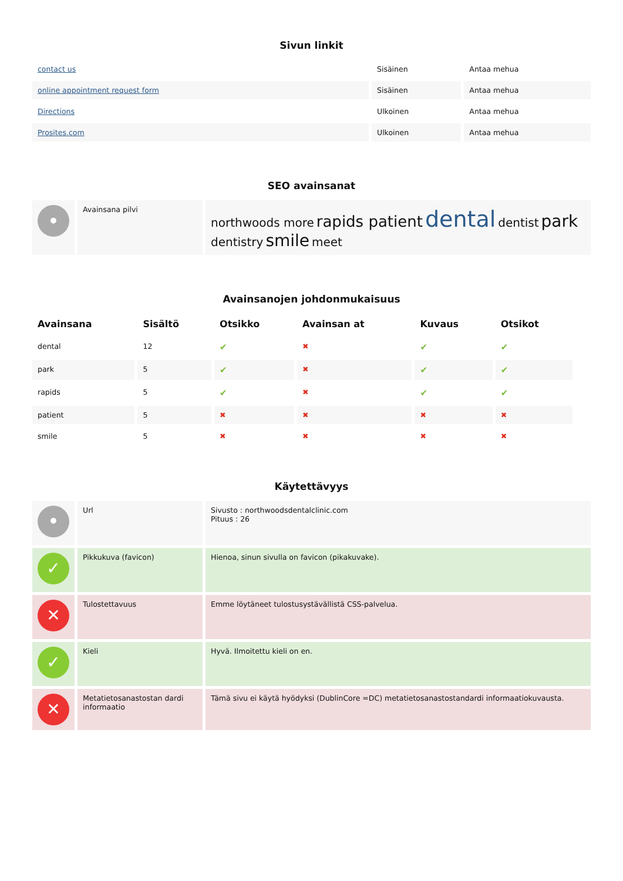Sivun linkit
| contact us | Sisäinen | Antaa mehua |
| online appointment request form | Sisäinen | Antaa mehua |
| Directions | Ulkoinen | Antaa mehua |
| Prosites.com | Ulkoinen | Antaa mehua |
SEO avainsanat
| • | Avainsana pilvi | northwoods more rapids patient dental dentist park dentistry smile meet |
Avainsanojen johdonmukaisuus
| Avainsana | Sisältö | Otsikko | Avainsan at | Kuvaus | Otsikot |
| --- | --- | --- | --- | --- | --- |
| dental | 12 | ✔ | ✖ | ✔ | ✔ |
| park | 5 | ✔ | ✖ | ✔ | ✔ |
| rapids | 5 | ✔ | ✖ | ✔ | ✔ |
| patient | 5 | ✖ | ✖ | ✖ | ✖ |
| smile | 5 | ✖ | ✖ | ✖ | ✖ |
Käytettävyys
| • | Url | Sivusto : northwoodsdentalclinic.com Pituus : 26 |
| ✓ | Pikkukuva (favicon) | Hienoa, sinun sivulla on favicon (pikakuvake). |
| ✕ | Tulostettavuus | Emme löytäneet tulostusystävällistä CSS-palvelua. |
| ✓ | Kieli | Hyvä. Ilmoitettu kieli on en. |
| ✕ | Metatietosanastostan dardi informaatio | Tämä sivu ei käytä hyödyksi (DublinCore =DC) metatietosanastostandardi informaatiokuvausta. |